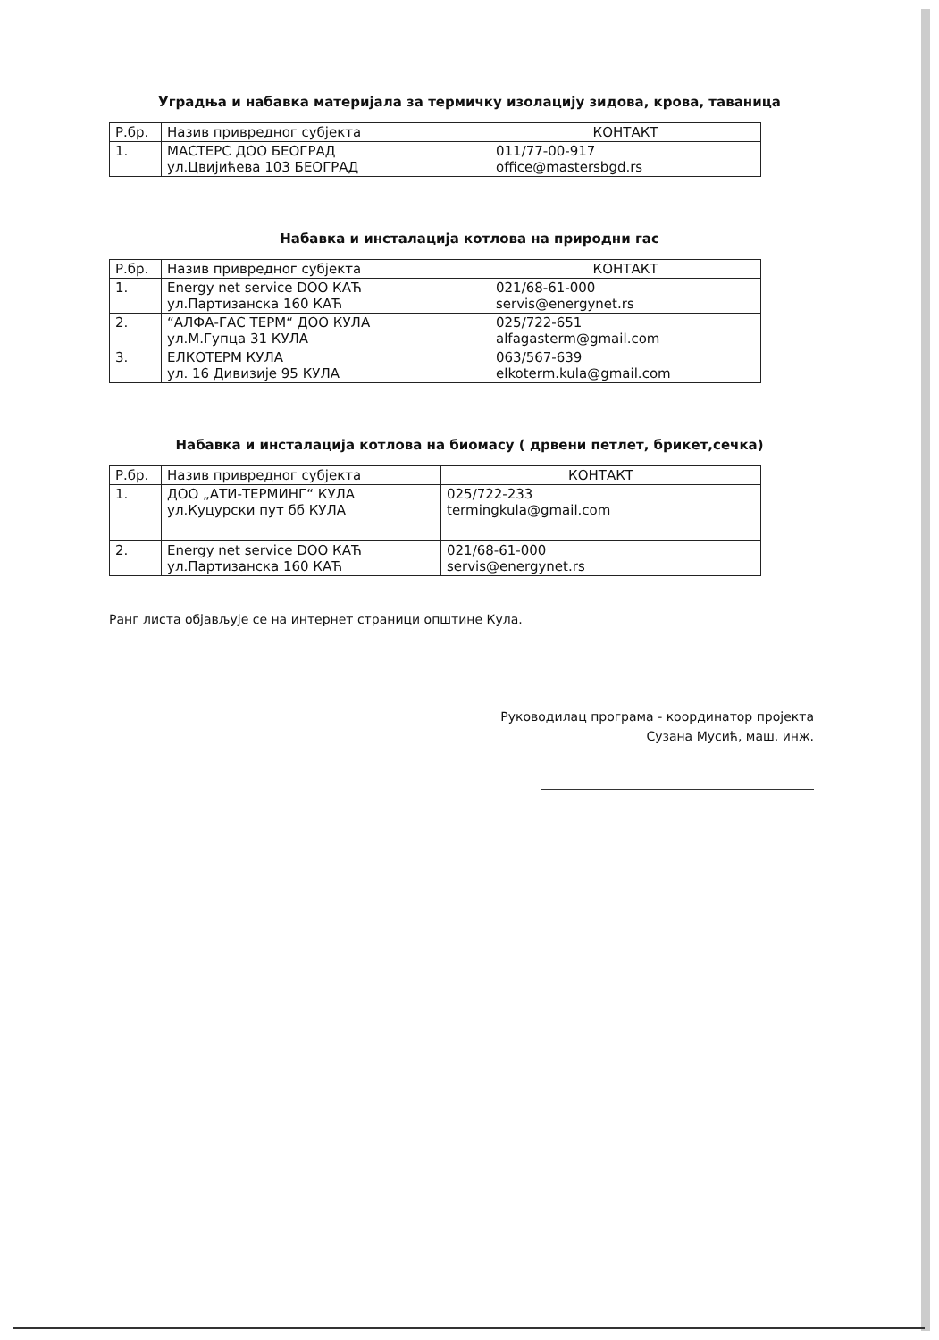Уградња и набавка материјала за термичку изолацију зидова, крова, таваница
| Р.бр. | Назив привредног субјекта | КОНТАКТ |
| --- | --- | --- |
| 1. | МАСТЕРС ДОО БЕОГРАД ул.Цвијићева 103 БЕОГРАД | 011/77-00-917 office@mastersbgd.rs |
Набавка и инсталација котлова на природни гас
| Р.бр. | Назив привредног субјекта | КОНТАКТ |
| --- | --- | --- |
| 1. | Energy net service DOO КАЋ ул.Партизанска 160 КАЋ | 021/68-61-000 servis@energynet.rs |
| 2. | “АЛФА-ГАС ТЕРМ“ ДОО КУЛА ул.М.Гупца 31 КУЛА | 025/722-651 alfagasterm@gmail.com |
| 3. | ЕЛКОТЕРМ КУЛА ул. 16 Дивизије 95 КУЛА | 063/567-639 elkoterm.kula@gmail.com |
Набавка и инсталација котлова на биомасу ( дрвени петлет, брикет,сечка)
| Р.бр. | Назив привредног субјекта | КОНТАКТ |
| --- | --- | --- |
| 1. | ДОО „АТИ-ТЕРМИНГ“ КУЛА ул.Куцурски пут бб КУЛА | 025/722-233 termingkula@gmail.com |
| 2. | Energy net service DOO КАЋ ул.Партизанска 160 КАЋ | 021/68-61-000 servis@energynet.rs |
Ранг листа објављује се на интернет страници општине Кула.
Руководилац програма - координатор пројекта
Сузана Мусић, маш. инж.